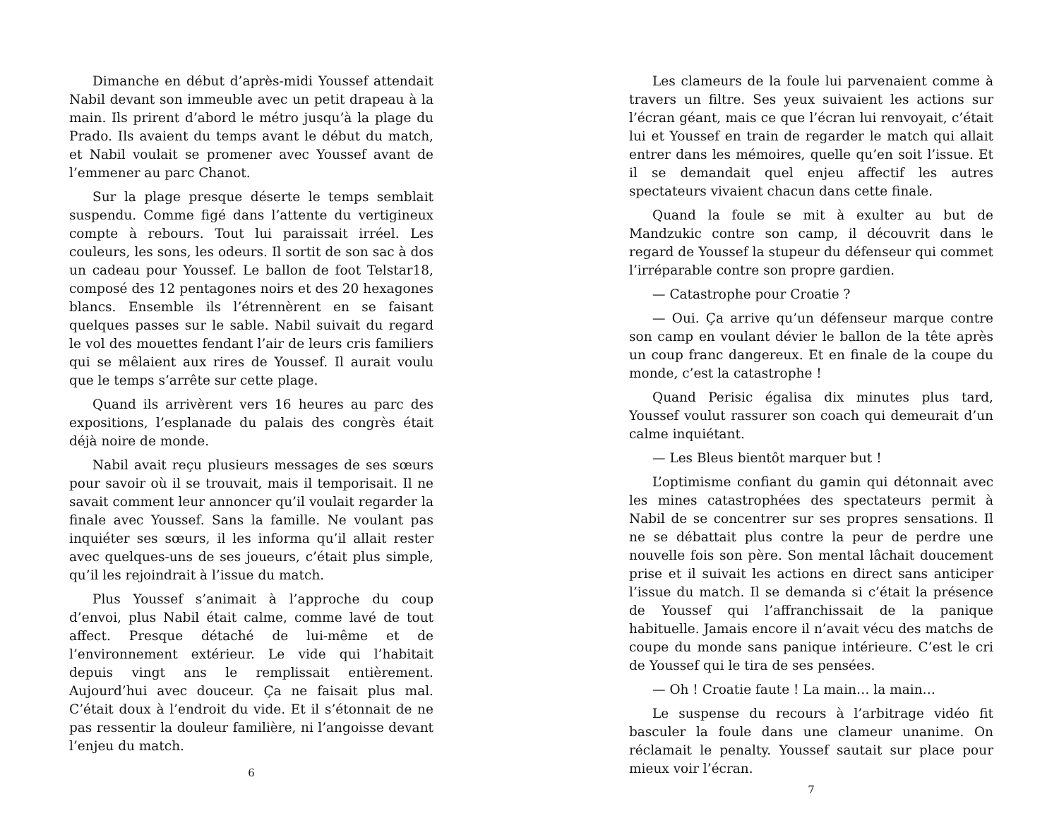Dimanche en début d’après-midi Youssef attendait Nabil devant son immeuble avec un petit drapeau à la main. Ils prirent d’abord le métro jusqu’à la plage du Prado. Ils avaient du temps avant le début du match, et Nabil voulait se promener avec Youssef avant de l’emmener au parc Chanot.
Sur la plage presque déserte le temps semblait suspendu. Comme figé dans l’attente du vertigineux compte à rebours. Tout lui paraissait irréel. Les couleurs, les sons, les odeurs. Il sortit de son sac à dos un cadeau pour Youssef. Le ballon de foot Telstar18, composé des 12 pentagones noirs et des 20 hexagones blancs. Ensemble ils l’étrennèrent en se faisant quelques passes sur le sable. Nabil suivait du regard le vol des mouettes fendant l’air de leurs cris familiers qui se mêlaient aux rires de Youssef. Il aurait voulu que le temps s’arrête sur cette plage.
Quand ils arrivèrent vers 16 heures au parc des expositions, l’esplanade du palais des congrès était déjà noire de monde.
Nabil avait reçu plusieurs messages de ses sœurs pour savoir où il se trouvait, mais il temporisait. Il ne savait comment leur annoncer qu’il voulait regarder la finale avec Youssef. Sans la famille. Ne voulant pas inquiéter ses sœurs, il les informa qu’il allait rester avec quelques-uns de ses joueurs, c’était plus simple, qu’il les rejoindrait à l’issue du match.
Plus Youssef s’animait à l’approche du coup d’envoi, plus Nabil était calme, comme lavé de tout affect. Presque détaché de lui-même et de l’environnement extérieur. Le vide qui l’habitait depuis vingt ans le remplissait entièrement. Aujourd’hui avec douceur. Ça ne faisait plus mal. C’était doux à l’endroit du vide. Et il s’étonnait de ne pas ressentir la douleur familière, ni l’angoisse devant l’enjeu du match.
6
Les clameurs de la foule lui parvenaient comme à travers un filtre. Ses yeux suivaient les actions sur l’écran géant, mais ce que l’écran lui renvoyait, c’était lui et Youssef en train de regarder le match qui allait entrer dans les mémoires, quelle qu’en soit l’issue. Et il se demandait quel enjeu affectif les autres spectateurs vivaient chacun dans cette finale.
Quand la foule se mit à exulter au but de Mandzukic contre son camp, il découvrit dans le regard de Youssef la stupeur du défenseur qui commet l’irréparable contre son propre gardien.
— Catastrophe pour Croatie ?
— Oui. Ça arrive qu’un défenseur marque contre son camp en voulant dévier le ballon de la tête après un coup franc dangereux. Et en finale de la coupe du monde, c’est la catastrophe !
Quand Perisic égalisa dix minutes plus tard, Youssef voulut rassurer son coach qui demeurait d’un calme inquiétant.
— Les Bleus bientôt marquer but !
L’optimisme confiant du gamin qui détonnait avec les mines catastrophées des spectateurs permit à Nabil de se concentrer sur ses propres sensations. Il ne se débattait plus contre la peur de perdre une nouvelle fois son père. Son mental lâchait doucement prise et il suivait les actions en direct sans anticiper l’issue du match. Il se demanda si c’était la présence de Youssef qui l’affranchissait de la panique habituelle. Jamais encore il n’avait vécu des matchs de coupe du monde sans panique intérieure. C’est le cri de Youssef qui le tira de ses pensées.
— Oh ! Croatie faute ! La main… la main…
Le suspense du recours à l’arbitrage vidéo fit basculer la foule dans une clameur unanime. On réclamait le penalty. Youssef sautait sur place pour mieux voir l’écran.
7